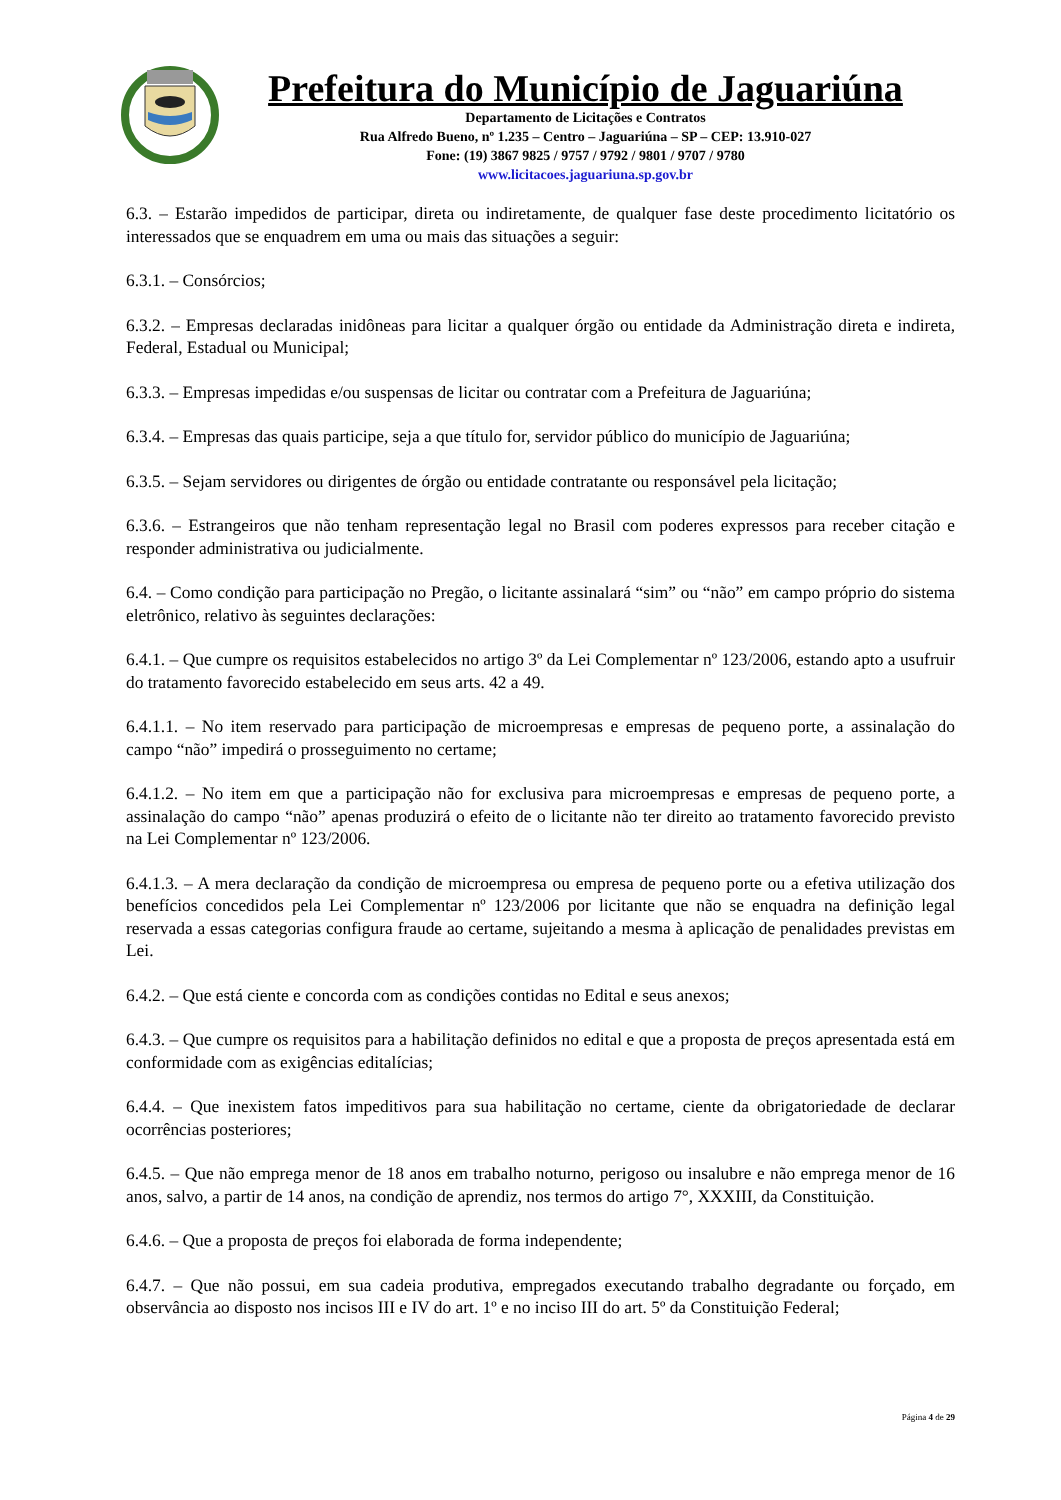Prefeitura do Município de Jaguariúna
Departamento de Licitações e Contratos
Rua Alfredo Bueno, nº 1.235 – Centro – Jaguariúna – SP – CEP: 13.910-027
Fone: (19) 3867 9825 / 9757 / 9792 / 9801 / 9707 / 9780
www.licitacoes.jaguariuna.sp.gov.br
6.3. – Estarão impedidos de participar, direta ou indiretamente, de qualquer fase deste procedimento licitatório os interessados que se enquadrem em uma ou mais das situações a seguir:
6.3.1. – Consórcios;
6.3.2. – Empresas declaradas inidôneas para licitar a qualquer órgão ou entidade da Administração direta e indireta, Federal, Estadual ou Municipal;
6.3.3. – Empresas impedidas e/ou suspensas de licitar ou contratar com a Prefeitura de Jaguariúna;
6.3.4. – Empresas das quais participe, seja a que título for, servidor público do município de Jaguariúna;
6.3.5. – Sejam servidores ou dirigentes de órgão ou entidade contratante ou responsável pela licitação;
6.3.6. – Estrangeiros que não tenham representação legal no Brasil com poderes expressos para receber citação e responder administrativa ou judicialmente.
6.4. – Como condição para participação no Pregão, o licitante assinalará “sim” ou “não” em campo próprio do sistema eletrônico, relativo às seguintes declarações:
6.4.1. – Que cumpre os requisitos estabelecidos no artigo 3º da Lei Complementar nº 123/2006, estando apto a usufruir do tratamento favorecido estabelecido em seus arts. 42 a 49.
6.4.1.1. – No item reservado para participação de microempresas e empresas de pequeno porte, a assinalação do campo “não” impedirá o prosseguimento no certame;
6.4.1.2. – No item em que a participação não for exclusiva para microempresas e empresas de pequeno porte, a assinalação do campo “não” apenas produzirá o efeito de o licitante não ter direito ao tratamento favorecido previsto na Lei Complementar nº 123/2006.
6.4.1.3. – A mera declaração da condição de microempresa ou empresa de pequeno porte ou a efetiva utilização dos benefícios concedidos pela Lei Complementar nº 123/2006 por licitante que não se enquadra na definição legal reservada a essas categorias configura fraude ao certame, sujeitando a mesma à aplicação de penalidades previstas em Lei.
6.4.2. – Que está ciente e concorda com as condições contidas no Edital e seus anexos;
6.4.3. – Que cumpre os requisitos para a habilitação definidos no edital e que a proposta de preços apresentada está em conformidade com as exigências editalícias;
6.4.4. – Que inexistem fatos impeditivos para sua habilitação no certame, ciente da obrigatoriedade de declarar ocorrências posteriores;
6.4.5. – Que não emprega menor de 18 anos em trabalho noturno, perigoso ou insalubre e não emprega menor de 16 anos, salvo, a partir de 14 anos, na condição de aprendiz, nos termos do artigo 7°, XXXIII, da Constituição.
6.4.6. – Que a proposta de preços foi elaborada de forma independente;
6.4.7. – Que não possui, em sua cadeia produtiva, empregados executando trabalho degradante ou forçado, em observância ao disposto nos incisos III e IV do art. 1º e no inciso III do art. 5º da Constituição Federal;
Página 4 de 29